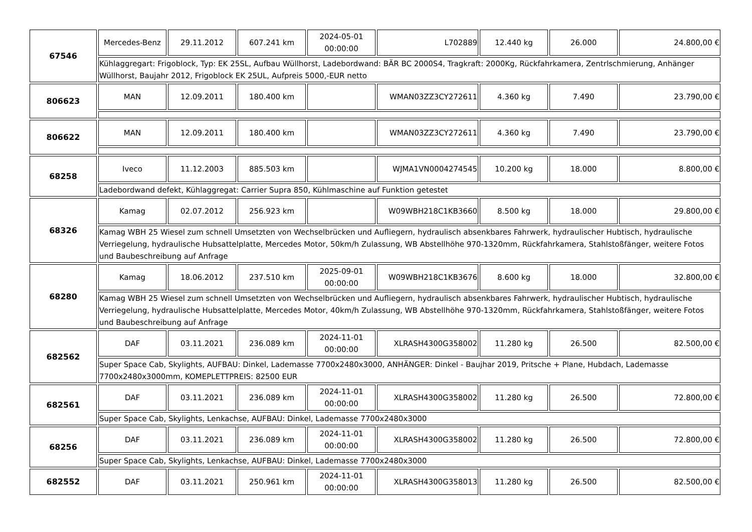| 67546 | Mercedes-Benz | 29.11.2012 | 607.241 km | 2024-05-01 00:00:00 | L702889 | 12.440 kg | 26.000 | 24.800,00 € |
| | Kühlaggregart: Frigoblock, Typ: EK 25SL, Aufbau Wüllhorst, Ladebordwand: BÄR BC 2000S4, Tragkraft: 2000Kg, Rückfahrkamera, Zentrlschmierung, Anhänger Wüllhorst, Baujahr 2012, Frigoblock EK 25UL, Aufpreis 5000,-EUR netto | | | | | | | |
| 806623 | MAN | 12.09.2011 | 180.400 km | | WMAN03ZZ3CY272611 | 4.360 kg | 7.490 | 23.790,00 € |
| 806622 | MAN | 12.09.2011 | 180.400 km | | WMAN03ZZ3CY272611 | 4.360 kg | 7.490 | 23.790,00 € |
| 68258 | Iveco | 11.12.2003 | 885.503 km | | WJMA1VN0004274545 | 10.200 kg | 18.000 | 8.800,00 € |
| | Ladebordwand defekt, Kühlaggregat: Carrier Supra 850, Kühlmaschine auf Funktion getestet | | | | | | | |
| 68326 | Kamag | 02.07.2012 | 256.923 km | | W09WBH218C1KB3660 | 8.500 kg | 18.000 | 29.800,00 € |
| | Kamag WBH 25 Wiesel zum schnell Umsetzten von Wechselbrücken und Aufliegern, hydraulisch absenkbares Fahrwerk, hydraulischer Hubtisch, hydraulische Verriegelung, hydraulische Hubsattelplatte, Mercedes Motor, 50km/h Zulassung, WB Abstellhöhe 970-1320mm, Rückfahrkamera, Stahlstoßfänger, weitere Fotos und Baubeschreibung auf Anfrage | | | | | | | |
| 68280 | Kamag | 18.06.2012 | 237.510 km | 2025-09-01 00:00:00 | W09WBH218C1KB3676 | 8.600 kg | 18.000 | 32.800,00 € |
| | Kamag WBH 25 Wiesel zum schnell Umsetzten von Wechselbrücken und Aufliegern, hydraulisch absenkbares Fahrwerk, hydraulischer Hubtisch, hydraulische Verriegelung, hydraulische Hubsattelplatte, Mercedes Motor, 40km/h Zulassung, WB Abstellhöhe 970-1320mm, Rückfahrkamera, Stahlstoßfänger, weitere Fotos und Baubeschreibung auf Anfrage | | | | | | | |
| 682562 | DAF | 03.11.2021 | 236.089 km | 2024-11-01 00:00:00 | XLRASH4300G358002 | 11.280 kg | 26.500 | 82.500,00 € |
| | Super Space Cab, Skylights, AUFBAU: Dinkel, Lademasse 7700x2480x3000, ANHÄNGER: Dinkel - Baujhar 2019, Pritsche + Plane, Hubdach, Lademasse 7700x2480x3000mm, KOMEPLETTPREIS: 82500 EUR | | | | | | | |
| 682561 | DAF | 03.11.2021 | 236.089 km | 2024-11-01 00:00:00 | XLRASH4300G358002 | 11.280 kg | 26.500 | 72.800,00 € |
| | Super Space Cab, Skylights, Lenkachse, AUFBAU: Dinkel, Lademasse 7700x2480x3000 | | | | | | | |
| 68256 | DAF | 03.11.2021 | 236.089 km | 2024-11-01 00:00:00 | XLRASH4300G358002 | 11.280 kg | 26.500 | 72.800,00 € |
| | Super Space Cab, Skylights, Lenkachse, AUFBAU: Dinkel, Lademasse 7700x2480x3000 | | | | | | | |
| 682552 | DAF | 03.11.2021 | 250.961 km | 2024-11-01 00:00:00 | XLRASH4300G358013 | 11.280 kg | 26.500 | 82.500,00 € |